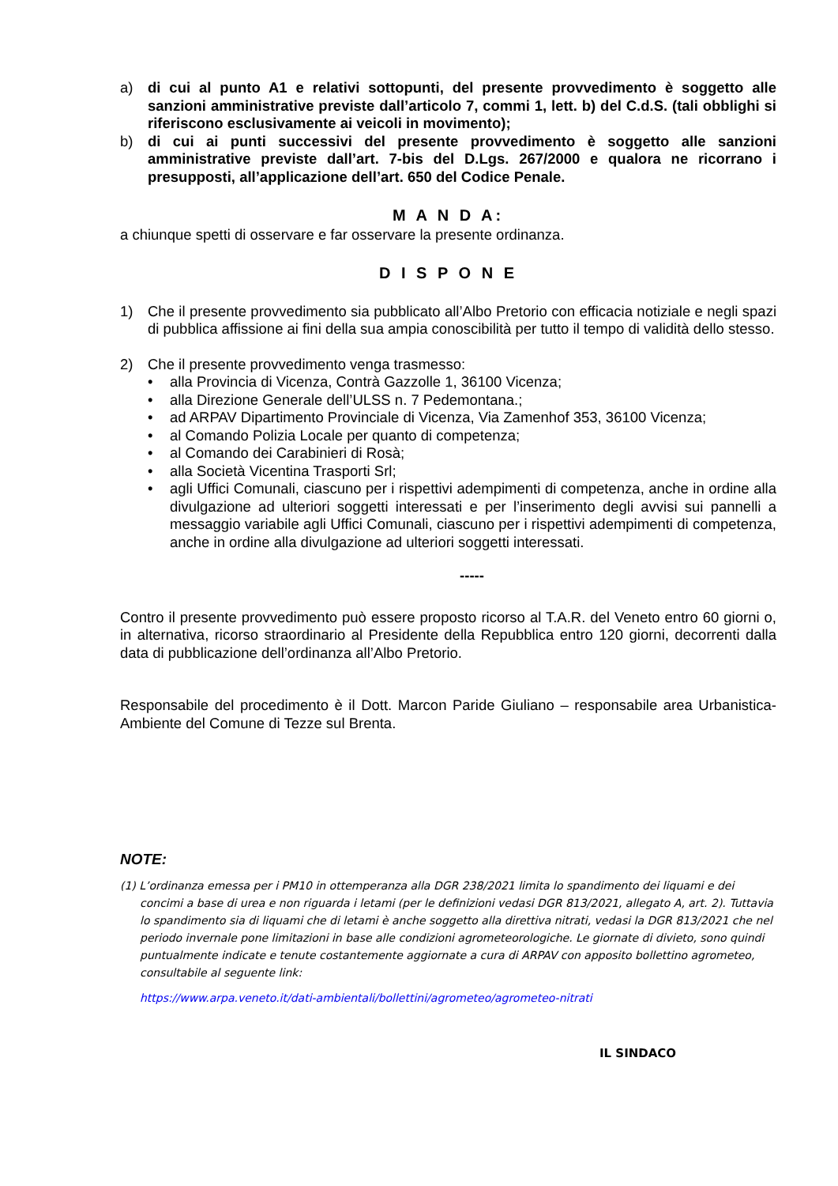a) di cui al punto A1 e relativi sottopunti, del presente provvedimento è soggetto alle sanzioni amministrative previste dall’articolo 7, commi 1, lett. b) del C.d.S. (tali obblighi si riferiscono esclusivamente ai veicoli in movimento);
b) di cui ai punti successivi del presente provvedimento è soggetto alle sanzioni amministrative previste dall’art. 7-bis del D.Lgs. 267/2000 e qualora ne ricorrano i presupposti, all’applicazione dell’art. 650 del Codice Penale.
M A N D A:
a chiunque spetti di osservare e far osservare la presente ordinanza.
D I S P O N E
1) Che il presente provvedimento sia pubblicato all’Albo Pretorio con efficacia notiziale e negli spazi di pubblica affissione ai fini della sua ampia conoscibilità per tutto il tempo di validità dello stesso.
2) Che il presente provvedimento venga trasmesso:
• alla Provincia di Vicenza, Contrà Gazzolle 1, 36100 Vicenza;
• alla Direzione Generale dell’ULSS n. 7 Pedemontana.;
• ad ARPAV Dipartimento Provinciale di Vicenza, Via Zamenhof 353, 36100 Vicenza;
• al Comando Polizia Locale per quanto di competenza;
• al Comando dei Carabinieri di Rosà;
• alla Società Vicentina Trasporti Srl;
• agli Uffici Comunali, ciascuno per i rispettivi adempimenti di competenza, anche in ordine alla divulgazione ad ulteriori soggetti interessati e per l’inserimento degli avvisi sui pannelli a messaggio variabile agli Uffici Comunali, ciascuno per i rispettivi adempimenti di competenza, anche in ordine alla divulgazione ad ulteriori soggetti interessati.
-----
Contro il presente provvedimento può essere proposto ricorso al T.A.R. del Veneto entro 60 giorni o, in alternativa, ricorso straordinario al Presidente della Repubblica entro 120 giorni, decorrenti dalla data di pubblicazione dell’ordinanza all’Albo Pretorio.
Responsabile del procedimento è il Dott. Marcon Paride Giuliano – responsabile area Urbanistica-Ambiente del Comune di Tezze sul Brenta.
NOTE:
(1) L’ordinanza emessa per i PM10 in ottemperanza alla DGR 238/2021 limita lo spandimento dei liquami e dei concimi a base di urea e non riguarda i letami (per le definizioni vedasi DGR 813/2021, allegato A, art. 2). Tuttavia lo spandimento sia di liquami che di letami è anche soggetto alla direttiva nitrati, vedasi la DGR 813/2021 che nel periodo invernale pone limitazioni in base alle condizioni agrometeorologiche. Le giornate di divieto, sono quindi puntualmente indicate e tenute costantemente aggiornate a cura di ARPAV con apposito bollettino agrometeo, consultabile al seguente link:
https://www.arpa.veneto.it/dati-ambientali/bollettini/agrometeo/agrometeo-nitrati
IL SINDACO